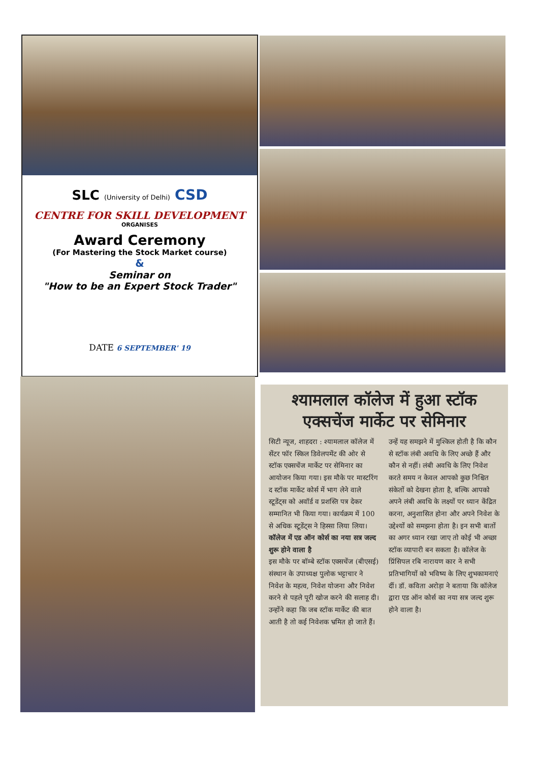SLC (University of Delhi) CSD
CENTRE FOR SKILL DEVELOPMENT
ORGANISES
Award Ceremony
(For Mastering the Stock Market course)
&
Seminar on
"How to be an Expert Stock Trader"
DATE 6 SEPTEMBER' 19
श्यामलाल कॉलेज में हुआ स्टॉक एक्सचेंज मार्केट पर सेमिनार
सिटी न्यूज, शाहदरा : श्यामलाल कॉलेज में सेंटर फॉर स्किल डिवेलपमेंट की ओर से स्टॉक एक्सचेंज मार्केट पर सेमिनार का आयोजन किया गया। इस मौके पर मास्टरिंग द स्टॉक मार्केट कोर्स में भाग लेने वाले स्टूडेंट्स को अवॉर्ड व प्रशस्ति पत्र देकर सम्मानित भी किया गया। कार्यक्रम में 100 से अधिक स्टूडेंट्स ने हिस्सा लिया लिया।
कॉलेज में एड ऑन कोर्स का नया सत्र जल्द शुरू होने वाला है
इस मौके पर बॉम्बे स्टॉक एक्सचेंज (बीएसई) संस्थान के उपाध्यक्ष पुलोक भट्टाचार ने निवेश के महत्व, निवेश योजना और निवेश करने से पहले पूरी खोज करने की सलाह दी। उन्होंने कहा कि जब स्टॉक मार्केट की बात आती है तो कई निवेशक भ्रमित हो जाते हैं। उन्हें यह समझने में मुश्किल होती है कि कौन से स्टॉक लंबी अवधि के लिए अच्छे हैं और कौन से नहीं। लंबी अवधि के लिए निवेश करते समय न केवल आपको कुछ निश्चित संकेतों को देखना होता है, बल्कि आपको अपने लंबी अवधि के लक्ष्यों पर ध्यान केंद्रित करना, अनुशासित होना और अपने निवेश के उद्देश्यों को समझना होता है। इन सभी बातों का अगर ध्यान रखा जाए तो कोई भी अच्छा स्टॉक व्यापारी बन सकता है। कॉलेज के प्रिंसिपल रबि नारायण कार ने सभी प्रतिभागियों को भविष्य के लिए शुभकामनाएं दीं। डॉ. कविता अरोड़ा ने बताया कि कॉलेज द्वारा एड ऑन कोर्स का नया सत्र जल्द शुरू होने वाला है।